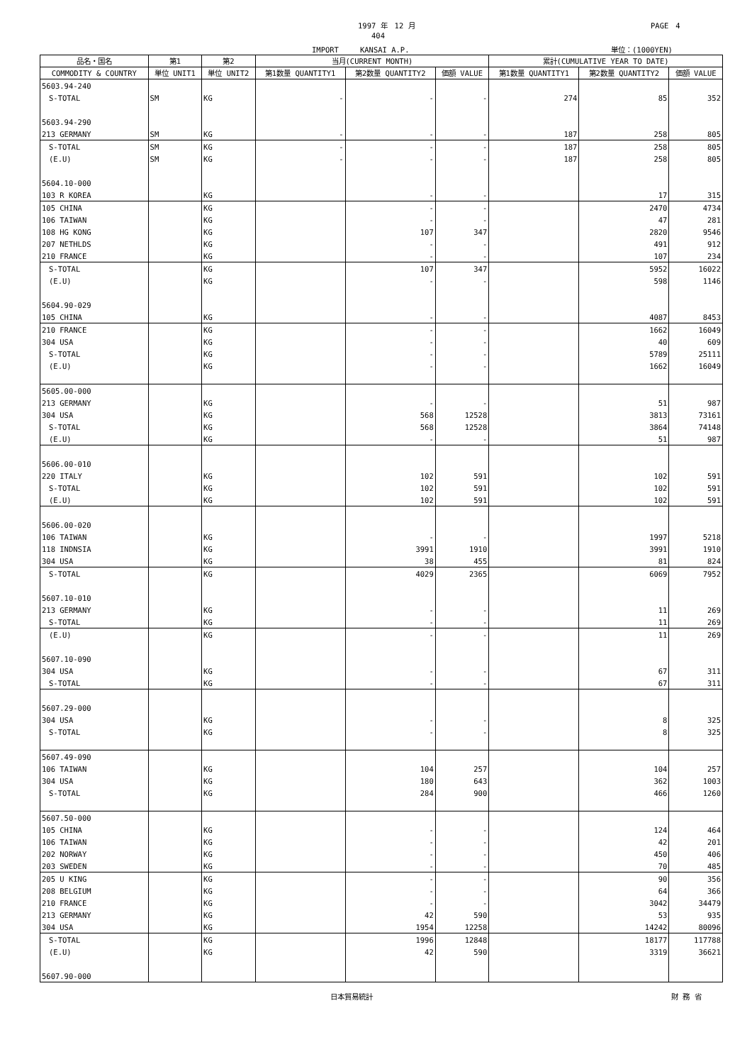1997 年　12 月 PAGE　4
404
IMPORT　　　KANSAI A.P. 単位：(1000YEN)
| 品名・国名 | 第1 | 第2 | 当月(CURRENT MONTH) | | | 累計(CUMULATIVE YEAR TO DATE) | | |
| --- | --- | --- | --- | --- | --- | --- | --- | --- |
| COMMODITY & COUNTRY | 単位 UNIT1 | 単位 UNIT2 | 第1数量 QUANTITY1 | 第2数量 QUANTITY2 | 価額 VALUE | 第1数量 QUANTITY1 | 第2数量 QUANTITY2 | 価額 VALUE |
| 5603.94-240 | | | | | | | | |
| S-TOTAL | SM | KG | - | - | - | 274 | 85 | 352 |
| 5603.94-290 | | | | | | | | |
| 213 GERMANY | SM | KG | - | - | - | 187 | 258 | 805 |
| S-TOTAL | SM | KG | - | - | - | 187 | 258 | 805 |
| (E.U) | SM | KG | - | - | - | 187 | 258 | 805 |
| 5604.10-000 | | | | | | | | |
| 103 R KOREA | | KG | | - | - | | 17 | 315 |
| 105 CHINA | | KG | | - | - | | 2470 | 4734 |
| 106 TAIWAN | | KG | | - | - | | 47 | 281 |
| 108 HG KONG | | KG | | 107 | 347 | | 2820 | 9546 |
| 207 NETHLDS | | KG | | - | - | | 491 | 912 |
| 210 FRANCE | | KG | | - | - | | 107 | 234 |
| S-TOTAL | | KG | | 107 | 347 | | 5952 | 16022 |
| (E.U) | | KG | | - | - | | 598 | 1146 |
| 5604.90-029 | | | | | | | | |
| 105 CHINA | | KG | | - | - | | 4087 | 8453 |
| 210 FRANCE | | KG | | - | - | | 1662 | 16049 |
| 304 USA | | KG | | - | - | | 40 | 609 |
| S-TOTAL | | KG | | - | - | | 5789 | 25111 |
| (E.U) | | KG | | - | - | | 1662 | 16049 |
| 5605.00-000 | | | | | | | | |
| 213 GERMANY | | KG | | - | - | | 51 | 987 |
| 304 USA | | KG | | 568 | 12528 | | 3813 | 73161 |
| S-TOTAL | | KG | | 568 | 12528 | | 3864 | 74148 |
| (E.U) | | KG | | - | - | | 51 | 987 |
| 5606.00-010 | | | | | | | | |
| 220 ITALY | | KG | | 102 | 591 | | 102 | 591 |
| S-TOTAL | | KG | | 102 | 591 | | 102 | 591 |
| (E.U) | | KG | | 102 | 591 | | 102 | 591 |
| 5606.00-020 | | | | | | | | |
| 106 TAIWAN | | KG | | - | - | | 1997 | 5218 |
| 118 INDNSIA | | KG | | 3991 | 1910 | | 3991 | 1910 |
| 304 USA | | KG | | 38 | 455 | | 81 | 824 |
| S-TOTAL | | KG | | 4029 | 2365 | | 6069 | 7952 |
| 5607.10-010 | | | | | | | | |
| 213 GERMANY | | KG | | - | - | | 11 | 269 |
| S-TOTAL | | KG | | - | - | | 11 | 269 |
| (E.U) | | KG | | - | - | | 11 | 269 |
| 5607.10-090 | | | | | | | | |
| 304 USA | | KG | | - | - | | 67 | 311 |
| S-TOTAL | | KG | | - | - | | 67 | 311 |
| 5607.29-000 | | | | | | | | |
| 304 USA | | KG | | - | - | | 8 | 325 |
| S-TOTAL | | KG | | - | - | | 8 | 325 |
| 5607.49-090 | | | | | | | | |
| 106 TAIWAN | | KG | | 104 | 257 | | 104 | 257 |
| 304 USA | | KG | | 180 | 643 | | 362 | 1003 |
| S-TOTAL | | KG | | 284 | 900 | | 466 | 1260 |
| 5607.50-000 | | | | | | | | |
| 105 CHINA | | KG | | - | - | | 124 | 464 |
| 106 TAIWAN | | KG | | - | - | | 42 | 201 |
| 202 NORWAY | | KG | | - | - | | 450 | 406 |
| 203 SWEDEN | | KG | | - | - | | 70 | 485 |
| 205 U KING | | KG | | - | - | | 90 | 356 |
| 208 BELGIUM | | KG | | - | - | | 64 | 366 |
| 210 FRANCE | | KG | | - | - | | 3042 | 34479 |
| 213 GERMANY | | KG | | 42 | 590 | | 53 | 935 |
| 304 USA | | KG | | 1954 | 12258 | | 14242 | 80096 |
| S-TOTAL | | KG | | 1996 | 12848 | | 18177 | 117788 |
| (E.U) | | KG | | 42 | 590 | | 3319 | 36621 |
| 5607.90-000 | | | | | | | | |
日本貿易統計 財 務 省